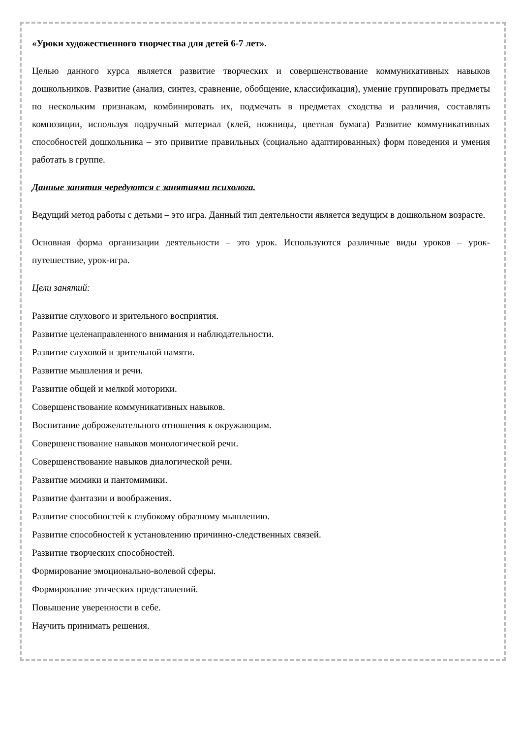«Уроки художественного творчества для детей 6-7 лет».
Целью данного курса является развитие творческих и совершенствование коммуникативных навыков дошкольников. Развитие (анализ, синтез, сравнение, обобщение, классификация), умение группировать предметы по нескольким признакам, комбинировать их, подмечать в предметах сходства и различия, составлять композиции, используя подручный материал (клей, ножницы, цветная бумага) Развитие коммуникативных способностей дошкольника – это привитие правильных (социально адаптированных) форм поведения и умения работать в группе.
Данные занятия чередуются с занятиями психолога.
Ведущий метод работы с детьми – это игра. Данный тип деятельности является ведущим в дошкольном возрасте.
Основная форма организации деятельности – это урок. Используются различные виды уроков – урок-путешествие, урок-игра.
Цели занятий:
Развитие слухового и зрительного восприятия.
Развитие целенаправленного внимания и наблюдательности.
Развитие слуховой и зрительной памяти.
Развитие мышления и речи.
Развитие общей и мелкой моторики.
Совершенствование коммуникативных навыков.
Воспитание доброжелательного отношения к окружающим.
Совершенствование навыков монологической речи.
Совершенствование навыков диалогической речи.
Развитие мимики и пантомимики.
Развитие фантазии и воображения.
Развитие способностей к глубокому образному мышлению.
Развитие способностей к установлению причинно-следственных связей.
Развитие творческих способностей.
Формирование эмоционально-волевой сферы.
Формирование этических представлений.
Повышение уверенности в себе.
Научить принимать решения.